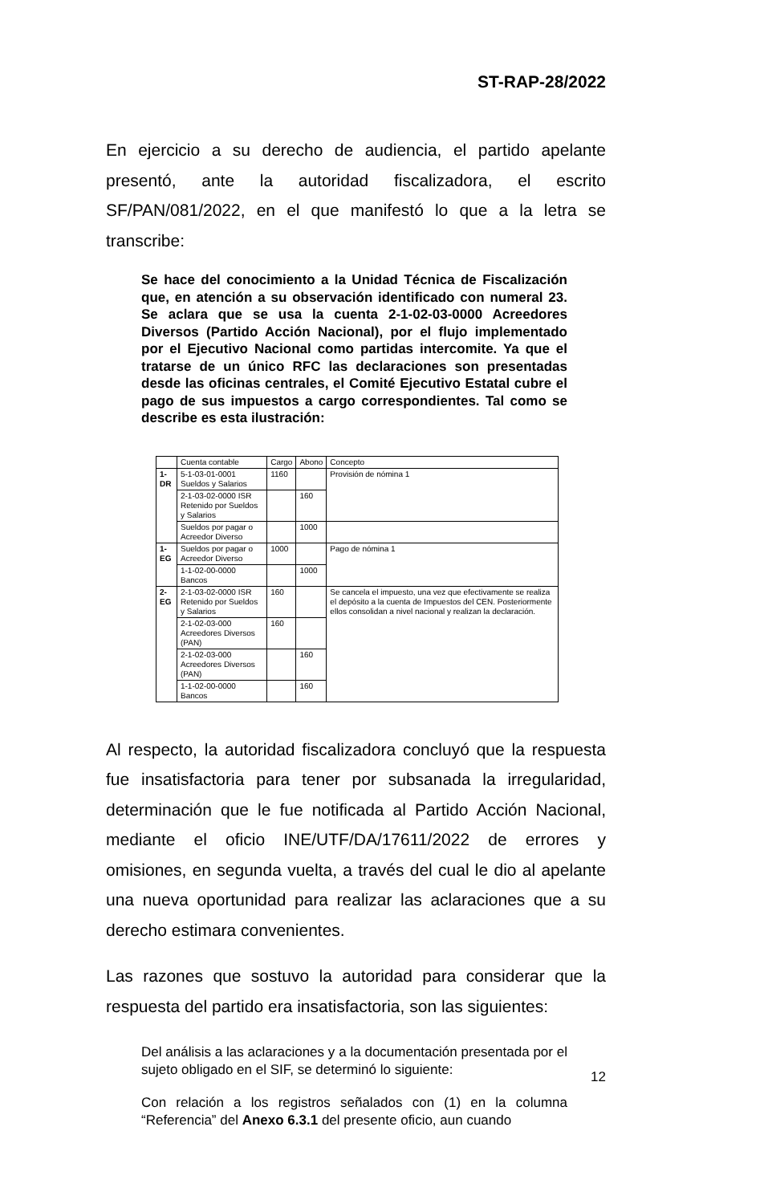ST-RAP-28/2022
En ejercicio a su derecho de audiencia, el partido apelante presentó, ante la autoridad fiscalizadora, el escrito SF/PAN/081/2022, en el que manifestó lo que a la letra se transcribe:
Se hace del conocimiento a la Unidad Técnica de Fiscalización que, en atención a su observación identificado con numeral 23. Se aclara que se usa la cuenta 2-1-02-03-0000 Acreedores Diversos (Partido Acción Nacional), por el flujo implementado por el Ejecutivo Nacional como partidas intercomite. Ya que el tratarse de un único RFC las declaraciones son presentadas desde las oficinas centrales, el Comité Ejecutivo Estatal cubre el pago de sus impuestos a cargo correspondientes. Tal como se describe es esta ilustración:
| | Cuenta contable | Cargo | Abono | Concepto |
| 1-DR | 5-1-03-01-0001 Sueldos y Salarios | 1160 | | Provisión de nómina 1 |
| | 2-1-03-02-0000 ISR Retenido por Sueldos y Salarios | | 160 | |
| | Sueldos por pagar o Acreedor Diverso | | 1000 | |
| 1-EG | Sueldos por pagar o Acreedor Diverso | 1000 | | Pago de nómina 1 |
| | 1-1-02-00-0000 Bancos | | 1000 | |
| 2-EG | 2-1-03-02-0000 ISR Retenido por Sueldos y Salarios | 160 | | Se cancela el impuesto, una vez que efectivamente se realiza el depósito a la cuenta de Impuestos del CEN. Posteriormente ellos consolidan a nivel nacional y realizan la declaración. |
| | 2-1-02-03-000 Acreedores Diversos (PAN) | 160 | | |
| | 2-1-02-03-000 Acreedores Diversos (PAN) | | 160 | |
| | 1-1-02-00-0000 Bancos | | 160 | |
Al respecto, la autoridad fiscalizadora concluyó que la respuesta fue insatisfactoria para tener por subsanada la irregularidad, determinación que le fue notificada al Partido Acción Nacional, mediante el oficio INE/UTF/DA/17611/2022 de errores y omisiones, en segunda vuelta, a través del cual le dio al apelante una nueva oportunidad para realizar las aclaraciones que a su derecho estimara convenientes.
Las razones que sostuvo la autoridad para considerar que la respuesta del partido era insatisfactoria, son las siguientes:
Del análisis a las aclaraciones y a la documentación presentada por el sujeto obligado en el SIF, se determinó lo siguiente:
Con relación a los registros señalados con (1) en la columna “Referencia” del Anexo 6.3.1 del presente oficio, aun cuando
12